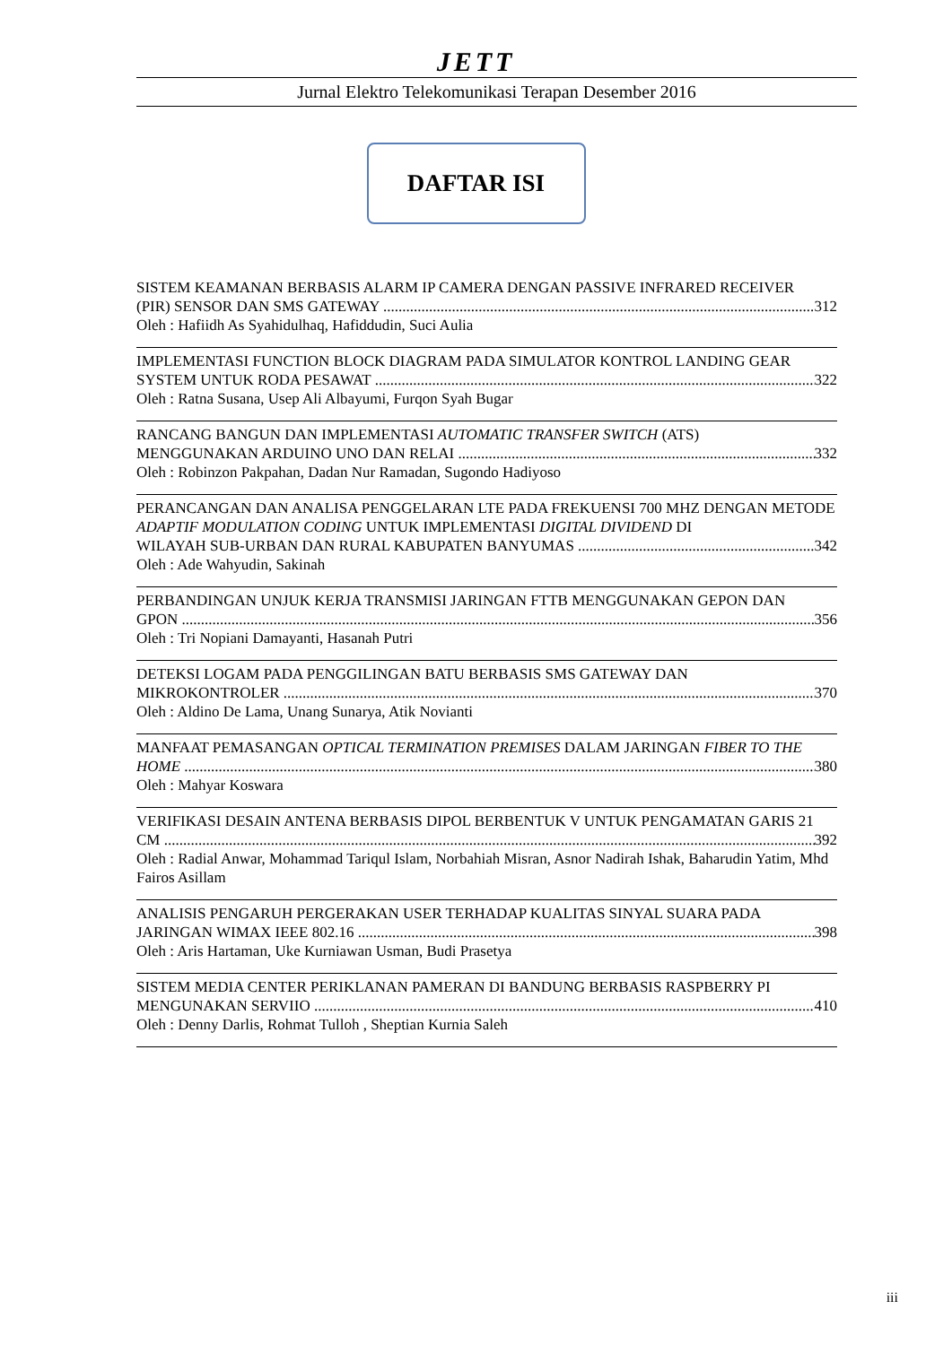JETT
Jurnal Elektro Telekomunikasi Terapan Desember 2016
DAFTAR ISI
SISTEM KEAMANAN BERBASIS ALARM IP CAMERA DENGAN PASSIVE INFRARED RECEIVER
(PIR) SENSOR DAN SMS GATEWAY 312
Oleh : Hafiidh As Syahidulhaq, Hafiddudin, Suci Aulia
IMPLEMENTASI FUNCTION BLOCK DIAGRAM PADA SIMULATOR KONTROL LANDING GEAR
SYSTEM UNTUK RODA PESAWAT 322
Oleh : Ratna Susana, Usep Ali Albayumi, Furqon Syah Bugar
RANCANG BANGUN DAN IMPLEMENTASI AUTOMATIC TRANSFER SWITCH (ATS)
MENGGUNAKAN ARDUINO UNO DAN RELAI 332
Oleh : Robinzon Pakpahan, Dadan Nur Ramadan, Sugondo Hadiyoso
PERANCANGAN DAN ANALISA PENGGELARAN LTE PADA FREKUENSI 700 MHZ DENGAN METODE ADAPTIF MODULATION CODING UNTUK IMPLEMENTASI DIGITAL DIVIDEND DI
WILAYAH SUB-URBAN DAN RURAL KABUPATEN BANYUMAS 342
Oleh : Ade Wahyudin, Sakinah
PERBANDINGAN UNJUK KERJA TRANSMISI JARINGAN FTTB MENGGUNAKAN GEPON DAN
GPON 356
Oleh : Tri Nopiani Damayanti, Hasanah Putri
DETEKSI LOGAM PADA PENGGILINGAN BATU BERBASIS SMS GATEWAY DAN
MIKROKONTROLER 370
Oleh : Aldino De Lama, Unang Sunarya, Atik Novianti
MANFAAT PEMASANGAN OPTICAL TERMINATION PREMISES DALAM JARINGAN FIBER TO THE
HOME 380
Oleh : Mahyar Koswara
VERIFIKASI DESAIN ANTENA BERBASIS DIPOL BERBENTUK V UNTUK PENGAMATAN GARIS 21
CM 392
Oleh : Radial Anwar, Mohammad Tariqul Islam, Norbahiah Misran, Asnor Nadirah Ishak, Baharudin Yatim, Mhd Fairos Asillam
ANALISIS PENGARUH PERGERAKAN USER TERHADAP KUALITAS SINYAL SUARA PADA
JARINGAN WIMAX IEEE 802.16 398
Oleh : Aris Hartaman, Uke Kurniawan Usman, Budi Prasetya
SISTEM MEDIA CENTER PERIKLANAN PAMERAN DI BANDUNG BERBASIS RASPBERRY PI
MENGUNAKAN SERVIIO 410
Oleh : Denny Darlis, Rohmat Tulloh , Sheptian Kurnia Saleh
iii